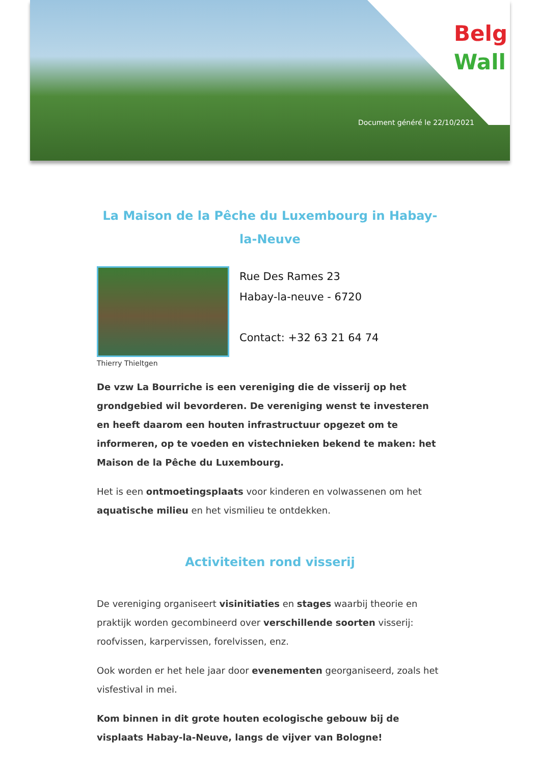Belg
Wall
Document généré le 22/10/2021
La Maison de la Pêche du Luxembourg in Habay-la-Neuve
Thierry Thieltgen
Rue Des Rames 23
Habay-la-neuve - 6720
Contact: +32 63 21 64 74
De vzw La Bourriche is een vereniging die de visserij op het grondgebied wil bevorderen. De vereniging wenst te investeren en heeft daarom een houten infrastructuur opgezet om te informeren, op te voeden en vistechnieken bekend te maken: het Maison de la Pêche du Luxembourg.
Het is een ontmoetingsplaats voor kinderen en volwassenen om het aquatische milieu en het vismilieu te ontdekken.
Activiteiten rond visserij
De vereniging organiseert visinitiaties en stages waarbij theorie en praktijk worden gecombineerd over verschillende soorten visserij: roofvissen, karpervissen, forelvissen, enz.
Ook worden er het hele jaar door evenementen georganiseerd, zoals het visfestival in mei.
Kom binnen in dit grote houten ecologische gebouw bij de visplaats Habay-la-Neuve, langs de vijver van Bologne!